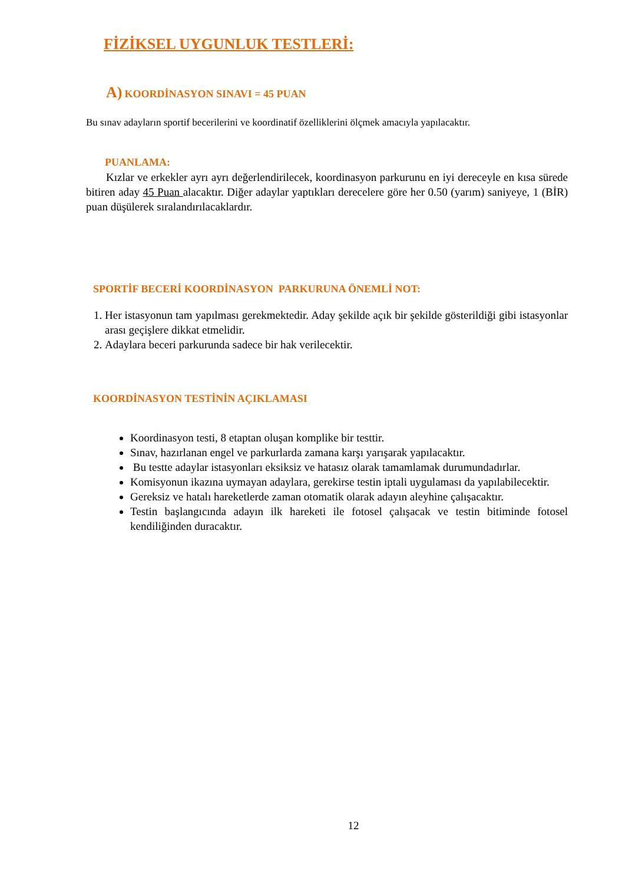FİZİKSEL UYGUNLUK TESTLERİ:
A) KOORDİNASYON SINAVI = 45 PUAN
Bu sınav adayların sportif becerilerini ve koordinatif özelliklerini ölçmek amacıyla yapılacaktır.
PUANLAMA:
Kızlar ve erkekler ayrı ayrı değerlendirilecek, koordinasyon parkurunu en iyi dereceyle en kısa sürede bitiren aday 45 Puan alacaktır. Diğer adaylar yaptıkları derecelere göre her 0.50 (yarım) saniyeye, 1 (BİR) puan düşülerek sıralandırılacaklardır.
SPORTİF BECERİ KOORDİNASYON PARKURUNA ÖNEMLİ NOT:
1. Her istasyonun tam yapılması gerekmektedir. Aday şekilde açık bir şekilde gösterildiği gibi istasyonlar arası geçişlere dikkat etmelidir.
2. Adaylara beceri parkurunda sadece bir hak verilecektir.
KOORDİNASYON TESTİNİN AÇIKLAMASI
Koordinasyon testi, 8 etaptan oluşan komplike bir testtir.
Sınav, hazırlanan engel ve parkurlarda zamana karşı yarışarak yapılacaktır.
Bu testte adaylar istasyonları eksiksiz ve hatasız olarak tamamlamak durumundadırlar.
Komisyonun ikazına uymayan adaylara, gerekirse testin iptali uygulaması da yapılabilecektir.
Gereksiz ve hatalı hareketlerde zaman otomatik olarak adayın aleyhine çalışacaktır.
Testin başlangıcında adayın ilk hareketi ile fotosel çalışacak ve testin bitiminde fotosel kendiliğinden duracaktır.
12